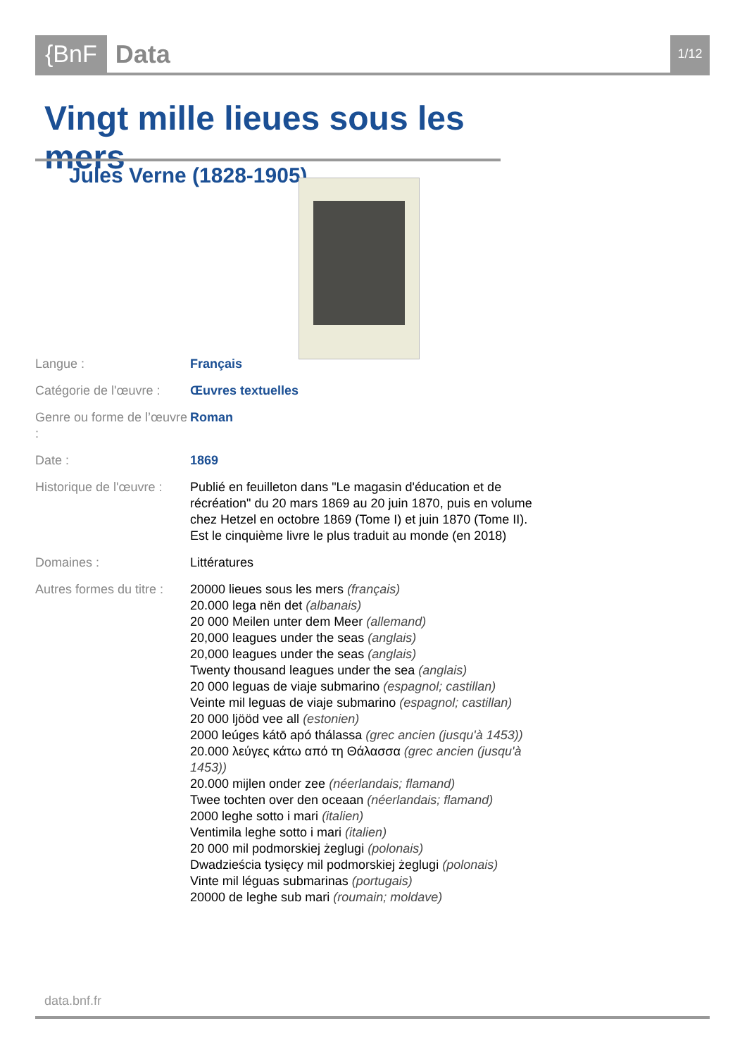{BnF Data
1/12
Vingt mille lieues sous les mers
Jules Verne (1828-1905)
| Langue : | Français |
| Catégorie de l'œuvre : | Œuvres textuelles |
| Genre ou forme de l’œuvre : | Roman |
| Date : | 1869 |
| Historique de l'œuvre : | Publié en feuilleton dans "Le magasin d'éducation et de récréation" du 20 mars 1869 au 20 juin 1870, puis en volume chez Hetzel en octobre 1869 (Tome I) et juin 1870 (Tome II). Est le cinquième livre le plus traduit au monde (en 2018) |
| Domaines : | Littératures |
| Autres formes du titre : | 20000 lieues sous les mers (français) 20.000 lega nën det (albanais) 20 000 Meilen unter dem Meer (allemand) 20,000 leagues under the seas (anglais) 20,000 leagues under the seas (anglais) Twenty thousand leagues under the sea (anglais) 20 000 leguas de viaje submarino (espagnol; castillan) Veinte mil leguas de viaje submarino (espagnol; castillan) 20 000 ljööd vee all (estonien) 2000 leúges kátō apó thálassa (grec ancien (jusqu'à 1453)) 20.000 λεύγες κάτω από τη Θάλασσα (grec ancien (jusqu'à 1453)) 20.000 mijlen onder zee (néerlandais; flamand) Twee tochten over den oceaan (néerlandais; flamand) 2000 leghe sotto i mari (italien) Ventimila leghe sotto i mari (italien) 20 000 mil podmorskiej żeglugi (polonais) Dwadzieścia tysięcy mil podmorskiej żeglugi (polonais) Vinte mil léguas submarinas (portugais) 20000 de leghe sub mari (roumain; moldave) |
data.bnf.fr